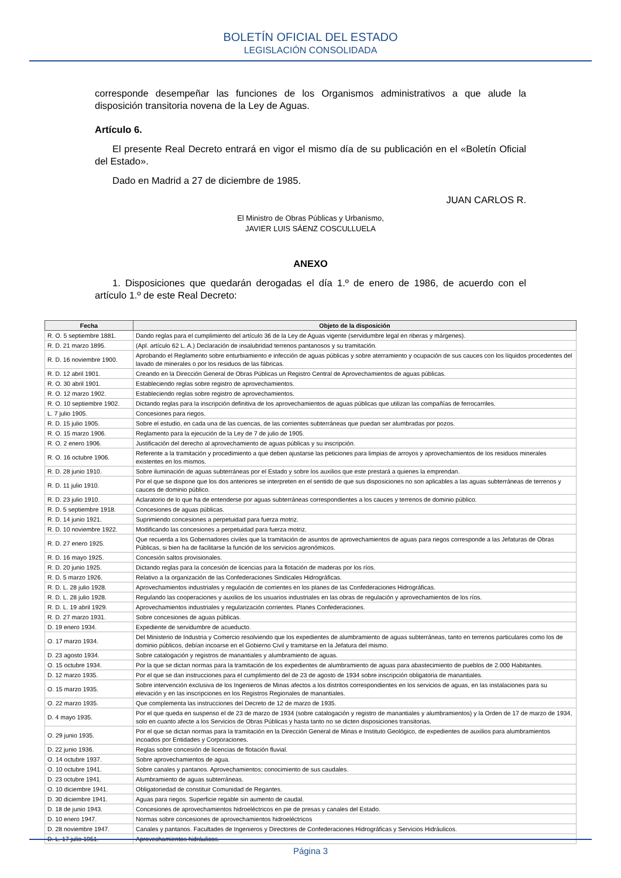BOLETÍN OFICIAL DEL ESTADO
LEGISLACIÓN CONSOLIDADA
corresponde desempeñar las funciones de los Organismos administrativos a que alude la disposición transitoria novena de la Ley de Aguas.
Artículo 6.
El presente Real Decreto entrará en vigor el mismo día de su publicación en el «Boletín Oficial del Estado».
Dado en Madrid a 27 de diciembre de 1985.
JUAN CARLOS R.
El Ministro de Obras Públicas y Urbanismo,
JAVIER LUIS SÁENZ COSCULLUELA
ANEXO
1. Disposiciones que quedarán derogadas el día 1.º de enero de 1986, de acuerdo con el artículo 1.º de este Real Decreto:
| Fecha | Objeto de la disposición |
| --- | --- |
| R. O. 5 septiembre 1881. | Dando reglas para el cumplimiento del artículo 36 de la Ley de Aguas vigente (servidumbre legal en riberas y márgenes). |
| R. D. 21 marzo 1895. | (Apl. artículo 62 L. A.) Declaración de insalubridad terrenos pantanosos y su tramitación. |
| R. D. 16 noviembre 1900. | Aprobando el Reglamento sobre enturbiamiento e infección de aguas públicas y sobre aterramiento y ocupación de sus cauces con los líquidos procedentes del lavado de minerales o por los residuos de las fábricas. |
| R. D. 12 abril 1901. | Creando en la Dirección General de Obras Públicas un Registro Central de Aprovechamientos de aguas públicas. |
| R. O. 30 abril 1901. | Estableciendo reglas sobre registro de aprovechamientos. |
| R. O. 12 marzo 1902. | Estableciendo reglas sobre registro de aprovechamientos. |
| R. O. 10 septiembre 1902. | Dictando reglas para la inscripción definitiva de los aprovechamientos de aguas públicas que utilizan las compañías de ferrocarriles. |
| L. 7 julio 1905. | Concesiones para riegos. |
| R. D. 15 julio 1905. | Sobre el estudio, en cada una de las cuencas, de las corrientes subterráneas que puedan ser alumbradas por pozos. |
| R. O. 15 marzo 1906. | Reglamento para la ejecución de la Ley de 7 de julio de 1905. |
| R. O. 2 enero 1906. | Justificación del derecho al aprovechamiento de aguas públicas y su inscripción. |
| R. O. 16 octubre 1906. | Referente a la tramitación y procedimiento a que deben ajustarse las peticiones para limpias de arroyos y aprovechamientos de los residuos minerales existentes en los mismos. |
| R. D. 28 junio 1910. | Sobre iluminación de aguas subterráneas por el Estado y sobre los auxilios que este prestará a quienes la emprendan. |
| R. D. 11 julio 1910. | Por el que se dispone que los dos anteriores se interpreten en el sentido de que sus disposiciones no son aplicables a las aguas subterráneas de terrenos y cauces de dominio público. |
| R. D. 23 julio 1910. | Aclaratorio de lo que ha de entenderse por aguas subterráneas correspondientes a los cauces y terrenos de dominio público. |
| R. D. 5 septiembre 1918. | Concesiones de aguas públicas. |
| R. D. 14 junio 1921. | Suprimiendo concesiones a perpetuidad para fuerza motriz. |
| R. D. 10 noviembre 1922. | Modificando las concesiones a perpetuidad para fuerza motriz. |
| R. D. 27 enero 1925. | Que recuerda a los Gobernadores civiles que la tramitación de asuntos de aprovechamientos de aguas para riegos corresponde a las Jefaturas de Obras Públicas, si bien ha de facilitarse la función de los servicios agronómicos. |
| R. D. 16 mayo 1925. | Concesión saltos provisionales. |
| R. D. 20 junio 1925. | Dictando reglas para la concesión de licencias para la flotación de maderas por los ríos. |
| R. D. 5 marzo 1926. | Relativo a la organización de las Confederaciones Sindicales Hidrográficas. |
| R. D. L. 28 julio 1928. | Aprovechamientos industriales y regulación de corrientes en los planes de las Confederaciones Hidrográficas. |
| R. D. L. 28 julio 1928. | Regulando las cooperaciones y auxilios de los usuarios industriales en las obras de regulación y aprovechamientos de los ríos. |
| R. D. L. 19 abril 1929. | Aprovechamientos industriales y regularización corrientes. Planes Confederaciones. |
| R. D. 27 marzo 1931. | Sobre concesiones de aguas públicas. |
| D. 19 enero 1934. | Expediente de servidumbre de acueducto. |
| O. 17 marzo 1934. | Del Ministerio de Industria y Comercio resolviendo que los expedientes de alumbramiento de aguas subterráneas, tanto en terrenos particulares como los de dominio públicos, debían incoarse en el Gobierno Civil y tramitarse en la Jefatura del mismo. |
| D. 23 agosto 1934. | Sobre catalogación y registros de manantiales y alumbramiento de aguas. |
| O. 15 octubre 1934. | Por la que se dictan normas para la tramitación de los expedientes de alumbramiento de aguas para abastecimiento de pueblos de 2.000 Habitantes. |
| D. 12 marzo 1935. | Por el que se dan instrucciones para el cumplimiento del de 23 de agosto de 1934 sobre inscripción obligatoria de manantiales. |
| O. 15 marzo 1935. | Sobre intervención exclusiva de los Ingenieros de Minas afectos a los distritos correspondientes en los servicios de aguas, en las instalaciones para su elevación y en las inscripciones en los Registros Regionales de manantiales. |
| O. 22 marzo 1935. | Que complementa las instrucciones del Decreto de 12 de marzo de 1935. |
| D. 4 mayo 1935. | Por el que queda en suspenso el de 23 de marzo de 1934 (sobre catalogación y registro de manantiales y alumbramientos) y la Orden de 17 de marzo de 1934, solo en cuanto afecte a los Servicios de Obras Públicas y hasta tanto no se dicten disposiciones transitorias. |
| O. 29 junio 1935. | Por el que se dictan normas para la tramitación en la Dirección General de Minas e Instituto Geológico, de expedientes de auxilios para alumbramientos incoados por Entidades y Corporaciones. |
| D. 22 junio 1936. | Reglas sobre concesión de licencias de flotación fluvial. |
| O. 14 octubre 1937. | Sobre aprovechamientos de agua. |
| O. 10 octubre 1941. | Sobre canales y pantanos. Aprovechamientos; conocimiento de sus caudales. |
| D. 23 octubre 1941. | Alumbramiento de aguas subterráneas. |
| O. 10 diciembre 1941. | Obligatoriedad de constituir Comunidad de Regantes. |
| D. 30 diciembre 1941. | Aguas para riegos. Superficie regable sin aumento de caudal. |
| D. 18 de junio 1943. | Concesiones de aprovechamientos hidroeléctricos en pie de presas y canales del Estado. |
| D. 10 enero 1947. | Normas sobre concesiones de aprovechamientos hidroeléctricos |
| D. 28 noviembre 1947. | Canales y pantanos. Facultades de Ingenieros y Directores de Confederaciones Hidrográficas y Servicios Hidráulicos. |
| D. L. 17 julio 1951. | Aprovechamientos hidráulicos. |
Página 3